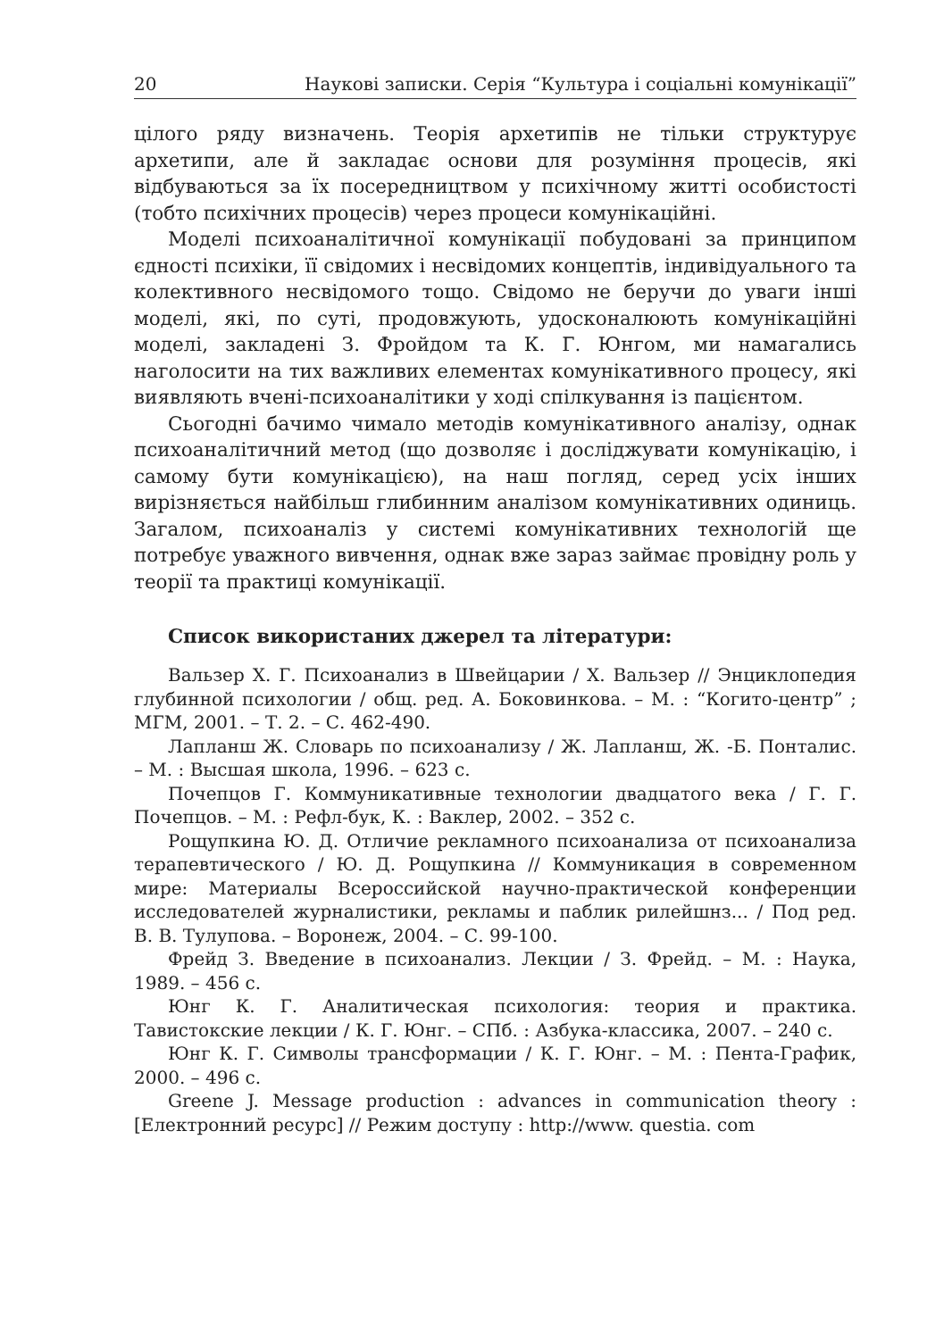20 Наукові записки. Серія “Культура і соціальні комунікації”
цілого ряду визначень. Теорія архетипів не тільки структурує архетипи, але й закладає основи для розуміння процесів, які відбуваються за їх посередництвом у психічному житті особистості (тобто психічних процесів) через процеси комунікаційні.
Моделі психоаналітичної комунікації побудовані за принципом єдності психіки, її свідомих і несвідомих концептів, індивідуального та колективного несвідомого тощо. Свідомо не беручи до уваги інші моделі, які, по суті, продовжують, удосконалюють комунікаційні моделі, закладені З. Фройдом та К. Г. Юнгом, ми намагались наголосити на тих важливих елементах комунікативного процесу, які виявляють вчені-психоаналітики у ході спілкування із пацієнтом.
Сьогодні бачимо чимало методів комунікативного аналізу, однак психоаналітичний метод (що дозволяє і досліджувати комунікацію, і самому бути комунікацією), на наш погляд, серед усіх інших вирізняється найбільш глибинним аналізом комунікативних одиниць. Загалом, психоаналіз у системі комунікативних технологій ще потребує уважного вивчення, однак вже зараз займає провідну роль у теорії та практиці комунікації.
Список використаних джерел та літератури:
Вальзер Х. Г. Психоанализ в Швейцарии / Х. Вальзер // Энциклопедия глубинной психологии / общ. ред. А. Боковинкова. – М. : “Когито-центр” ; МГМ, 2001. – Т. 2. – С. 462-490.
Лапланш Ж. Словарь по психоанализу / Ж. Лапланш, Ж. -Б. Понталис. – М. : Высшая школа, 1996. – 623 с.
Почепцов Г. Коммуникативные технологии двадцатого века / Г. Г. Почепцов. – М. : Рефл-бук, К. : Ваклер, 2002. – 352 с.
Рощупкина Ю. Д. Отличие рекламного психоанализа от психоанализа терапевтического / Ю. Д. Рощупкина // Коммуникация в современном мире: Материалы Всероссийской научно-практической конференции исследователей журналистики, рекламы и паблик рилейшнз... / Под ред. В. В. Тулупова. – Воронеж, 2004. – С. 99-100.
Фрейд З. Введение в психоанализ. Лекции / З. Фрейд. – М. : Наука, 1989. – 456 с.
Юнг К. Г. Аналитическая психология: теория и практика. Тавистокские лекции / К. Г. Юнг. – СПб. : Азбука-классика, 2007. – 240 с.
Юнг К. Г. Символы трансформации / К. Г. Юнг. – М. : Пента-График, 2000. – 496 с.
Greene J. Message production : advances in communication theory : [Електронний ресурс] // Режим доступу : http://www. questia. com